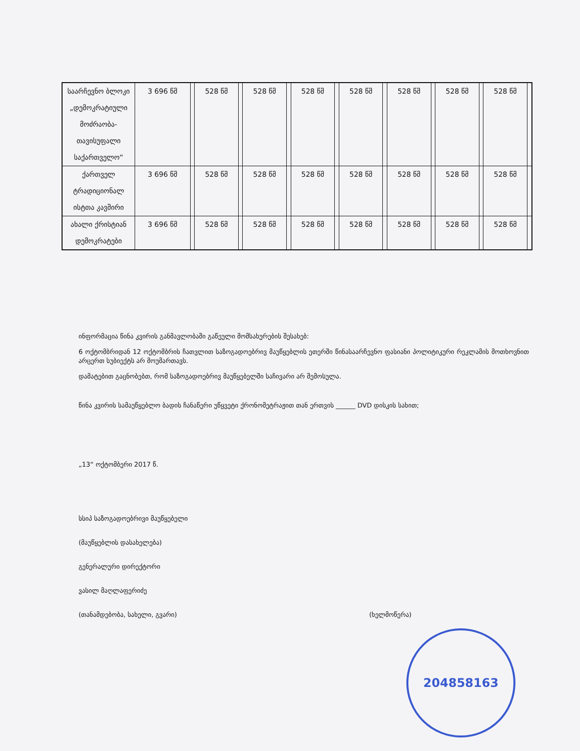| საარჩევნო ბლოკი „დემოკრატიული მოძრაობა- თავისუფალი საქართველო“ | 3 696 წმ | | 528 წმ | | 528 წმ | | 528 წმ | | 528 წმ | | 528 წმ | | 528 წმ | | 528 წმ | |
| ქართველ ტრადიციონალ ისტთა კავშირი | 3 696 წმ | | 528 წმ | | 528 წმ | | 528 წმ | | 528 წმ | | 528 წმ | | 528 წმ | | 528 წმ | |
| ახალი ქრისტიან დემოკრატები | 3 696 წმ | | 528 წმ | | 528 წმ | | 528 წმ | | 528 წმ | | 528 წმ | | 528 წმ | | 528 წმ | |
ინფორმაცია წინა კვირის განმავლობაში გაწეული მომსახურების შესახებ:
6 ოქტომბრიდან 12 ოქტომბრის ჩათვლით საზოგადოებრივ მაუწყებლის ეთერში წინასაარჩევნო ფასიანი პოლიტიკური რეკლამის მოთხოვნით არცერთ სუბიექტს არ მოუმართავს.
დამატებით გაცნობებთ, რომ საზოგადოებრივ მაუწყებელში საჩივარი არ შემოსულა.
წინა კვირის სამაუწყებლო ბადის ჩანაწერი უწყვეტი ქრონომეტრაჟით თან ერთვის ______ DVD დისკის სახით;
„13“ ოქტომბერი 2017 წ.
სსიპ საზოგადოებრივი მაუწყებელი
(მაუწყებლის დასახელება)
გენერალური დირექტორი
ვასილ მაღლაფერიძე
(თანამდებობა, სახელი, გვარი) (ხელმოწერა)
204858163